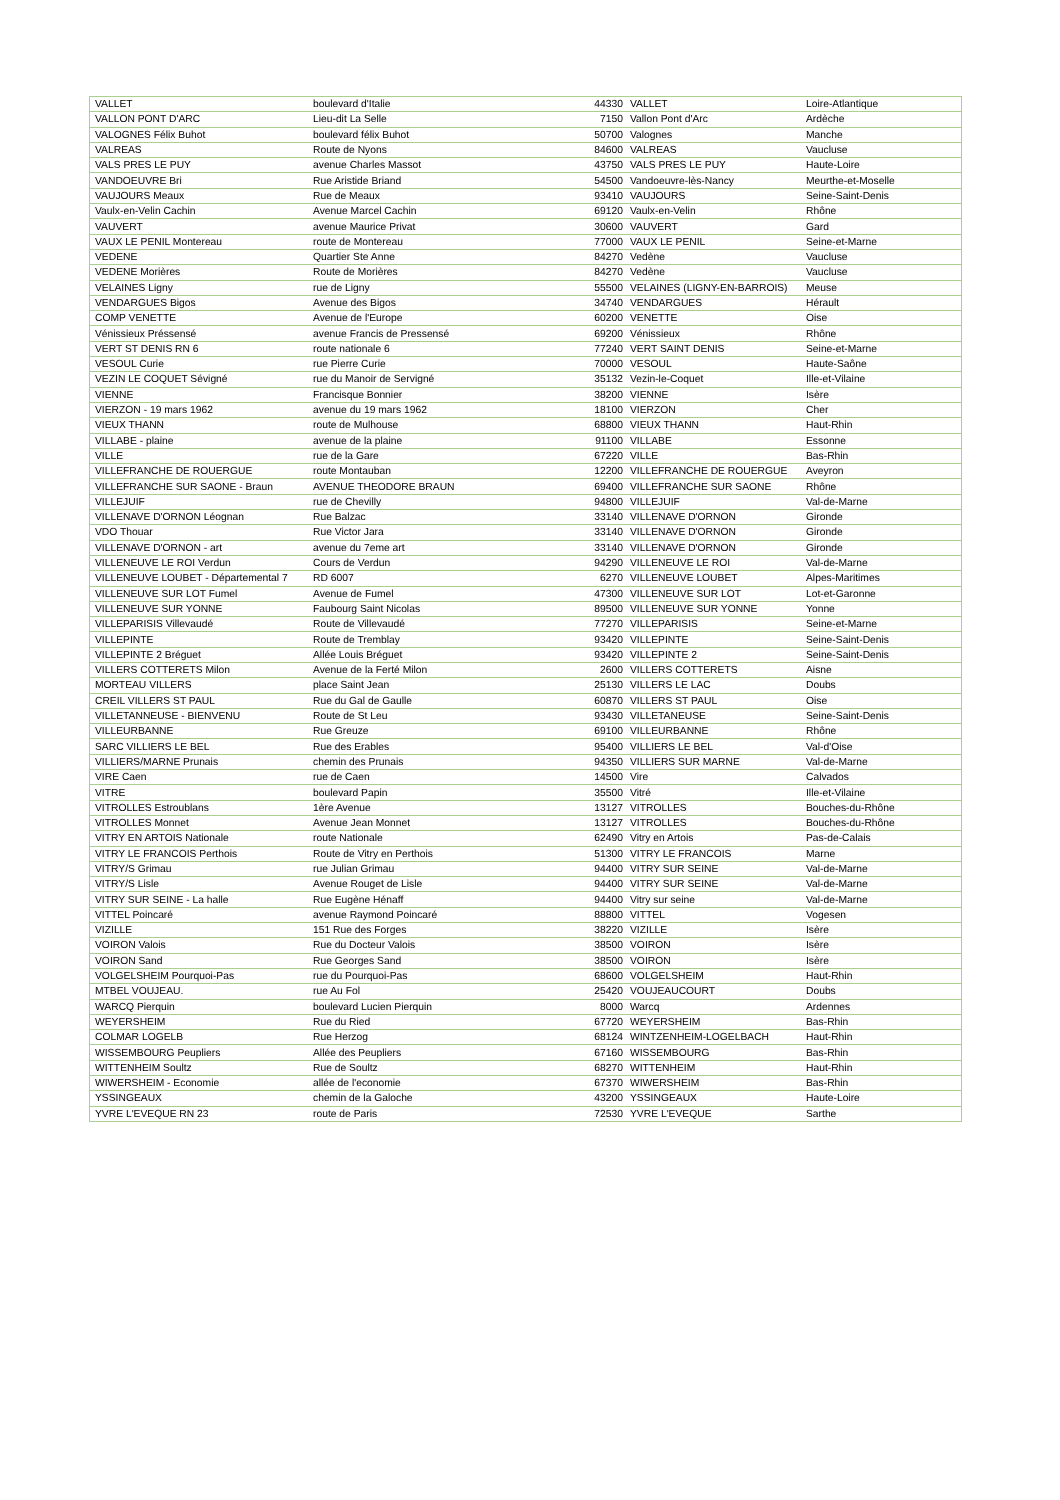| VALLET | boulevard d'Italie | 44330 | VALLET | Loire-Atlantique |
| VALLON PONT D'ARC | Lieu-dit La Selle | 7150 | Vallon Pont d'Arc | Ardèche |
| VALOGNES Félix Buhot | boulevard félix Buhot | 50700 | Valognes | Manche |
| VALREAS | Route de Nyons | 84600 | VALREAS | Vaucluse |
| VALS PRES LE PUY | avenue Charles Massot | 43750 | VALS PRES LE PUY | Haute-Loire |
| VANDOEUVRE Bri | Rue Aristide Briand | 54500 | Vandoeuvre-lès-Nancy | Meurthe-et-Moselle |
| VAUJOURS Meaux | Rue de Meaux | 93410 | VAUJOURS | Seine-Saint-Denis |
| Vaulx-en-Velin Cachin | Avenue Marcel Cachin | 69120 | Vaulx-en-Velin | Rhône |
| VAUVERT | avenue Maurice Privat | 30600 | VAUVERT | Gard |
| VAUX LE PENIL Montereau | route de Montereau | 77000 | VAUX LE PENIL | Seine-et-Marne |
| VEDENE | Quartier Ste Anne | 84270 | Vedène | Vaucluse |
| VEDENE Morières | Route de Morières | 84270 | Vedène | Vaucluse |
| VELAINES Ligny | rue de Ligny | 55500 | VELAINES (LIGNY-EN-BARROIS) | Meuse |
| VENDARGUES Bigos | Avenue des Bigos | 34740 | VENDARGUES | Hérault |
| COMP VENETTE | Avenue de l'Europe | 60200 | VENETTE | Oise |
| Vénissieux Préssensé | avenue Francis de Pressensé | 69200 | Vénissieux | Rhône |
| VERT ST DENIS RN 6 | route nationale 6 | 77240 | VERT SAINT DENIS | Seine-et-Marne |
| VESOUL Curie | rue Pierre Curie | 70000 | VESOUL | Haute-Saône |
| VEZIN LE COQUET Sévigné | rue du Manoir de Servigné | 35132 | Vezin-le-Coquet | Ille-et-Vilaine |
| VIENNE | Francisque Bonnier | 38200 | VIENNE | Isère |
| VIERZON - 19 mars 1962 | avenue du 19 mars 1962 | 18100 | VIERZON | Cher |
| VIEUX THANN | route de Mulhouse | 68800 | VIEUX THANN | Haut-Rhin |
| VILLABE - plaine | avenue de la plaine | 91100 | VILLABE | Essonne |
| VILLE | rue de la Gare | 67220 | VILLE | Bas-Rhin |
| VILLEFRANCHE DE ROUERGUE | route Montauban | 12200 | VILLEFRANCHE DE ROUERGUE | Aveyron |
| VILLEFRANCHE SUR SAONE - Braun | AVENUE THEODORE BRAUN | 69400 | VILLEFRANCHE SUR SAONE | Rhône |
| VILLEJUIF | rue de Chevilly | 94800 | VILLEJUIF | Val-de-Marne |
| VILLENAVE D'ORNON Léognan | Rue Balzac | 33140 | VILLENAVE D'ORNON | Gironde |
| VDO Thouar | Rue Victor Jara | 33140 | VILLENAVE D'ORNON | Gironde |
| VILLENAVE D'ORNON - art | avenue du 7eme art | 33140 | VILLENAVE D'ORNON | Gironde |
| VILLENEUVE LE ROI Verdun | Cours de Verdun | 94290 | VILLENEUVE LE ROI | Val-de-Marne |
| VILLENEUVE LOUBET - Départemental 7 | RD 6007 | 6270 | VILLENEUVE LOUBET | Alpes-Maritimes |
| VILLENEUVE SUR LOT Fumel | Avenue de Fumel | 47300 | VILLENEUVE SUR LOT | Lot-et-Garonne |
| VILLENEUVE SUR YONNE | Faubourg Saint Nicolas | 89500 | VILLENEUVE SUR YONNE | Yonne |
| VILLEPARISIS Villevaudé | Route de Villevaudé | 77270 | VILLEPARISIS | Seine-et-Marne |
| VILLEPINTE | Route de Tremblay | 93420 | VILLEPINTE | Seine-Saint-Denis |
| VILLEPINTE 2 Bréguet | Allée Louis Bréguet | 93420 | VILLEPINTE 2 | Seine-Saint-Denis |
| VILLERS COTTERETS Milon | Avenue de la Ferté Milon | 2600 | VILLERS COTTERETS | Aisne |
| MORTEAU VILLERS | place Saint Jean | 25130 | VILLERS LE LAC | Doubs |
| CREIL VILLERS ST PAUL | Rue du Gal de Gaulle | 60870 | VILLERS ST PAUL | Oise |
| VILLETANNEUSE - BIENVENU | Route de St Leu | 93430 | VILLETANEUSE | Seine-Saint-Denis |
| VILLEURBANNE | Rue Greuze | 69100 | VILLEURBANNE | Rhône |
| SARC VILLIERS LE BEL | Rue des Erables | 95400 | VILLIERS LE BEL | Val-d'Oise |
| VILLIERS/MARNE Prunais | chemin des Prunais | 94350 | VILLIERS SUR MARNE | Val-de-Marne |
| VIRE Caen | rue de Caen | 14500 | Vire | Calvados |
| VITRE | boulevard Papin | 35500 | Vitré | Ille-et-Vilaine |
| VITROLLES Estroublans | 1ère Avenue | 13127 | VITROLLES | Bouches-du-Rhône |
| VITROLLES Monnet | Avenue Jean Monnet | 13127 | VITROLLES | Bouches-du-Rhône |
| VITRY EN ARTOIS Nationale | route Nationale | 62490 | Vitry en Artois | Pas-de-Calais |
| VITRY LE FRANCOIS Perthois | Route de Vitry en Perthois | 51300 | VITRY LE FRANCOIS | Marne |
| VITRY/S Grimau | rue Julian Grimau | 94400 | VITRY SUR SEINE | Val-de-Marne |
| VITRY/S Lisle | Avenue Rouget de Lisle | 94400 | VITRY SUR SEINE | Val-de-Marne |
| VITRY SUR SEINE - La halle | Rue Eugène Hénaff | 94400 | Vitry sur seine | Val-de-Marne |
| VITTEL Poincaré | avenue Raymond Poincaré | 88800 | VITTEL | Vogesen |
| VIZILLE | 151 Rue des Forges | 38220 | VIZILLE | Isère |
| VOIRON Valois | Rue du Docteur Valois | 38500 | VOIRON | Isère |
| VOIRON Sand | Rue Georges Sand | 38500 | VOIRON | Isère |
| VOLGELSHEIM Pourquoi-Pas | rue du Pourquoi-Pas | 68600 | VOLGELSHEIM | Haut-Rhin |
| MTBEL VOUJEAU. | rue Au Fol | 25420 | VOUJEAUCOURT | Doubs |
| WARCQ Pierquin | boulevard Lucien Pierquin | 8000 | Warcq | Ardennes |
| WEYERSHEIM | Rue du Ried | 67720 | WEYERSHEIM | Bas-Rhin |
| COLMAR LOGELB | Rue Herzog | 68124 | WINTZENHEIM-LOGELBACH | Haut-Rhin |
| WISSEMBOURG Peupliers | Allée des Peupliers | 67160 | WISSEMBOURG | Bas-Rhin |
| WITTENHEIM Soultz | Rue de Soultz | 68270 | WITTENHEIM | Haut-Rhin |
| WIWERSHEIM - Economie | allée de l'economie | 67370 | WIWERSHEIM | Bas-Rhin |
| YSSINGEAUX | chemin de la Galoche | 43200 | YSSINGEAUX | Haute-Loire |
| YVRE L'EVEQUE RN 23 | route de Paris | 72530 | YVRE L'EVEQUE | Sarthe |